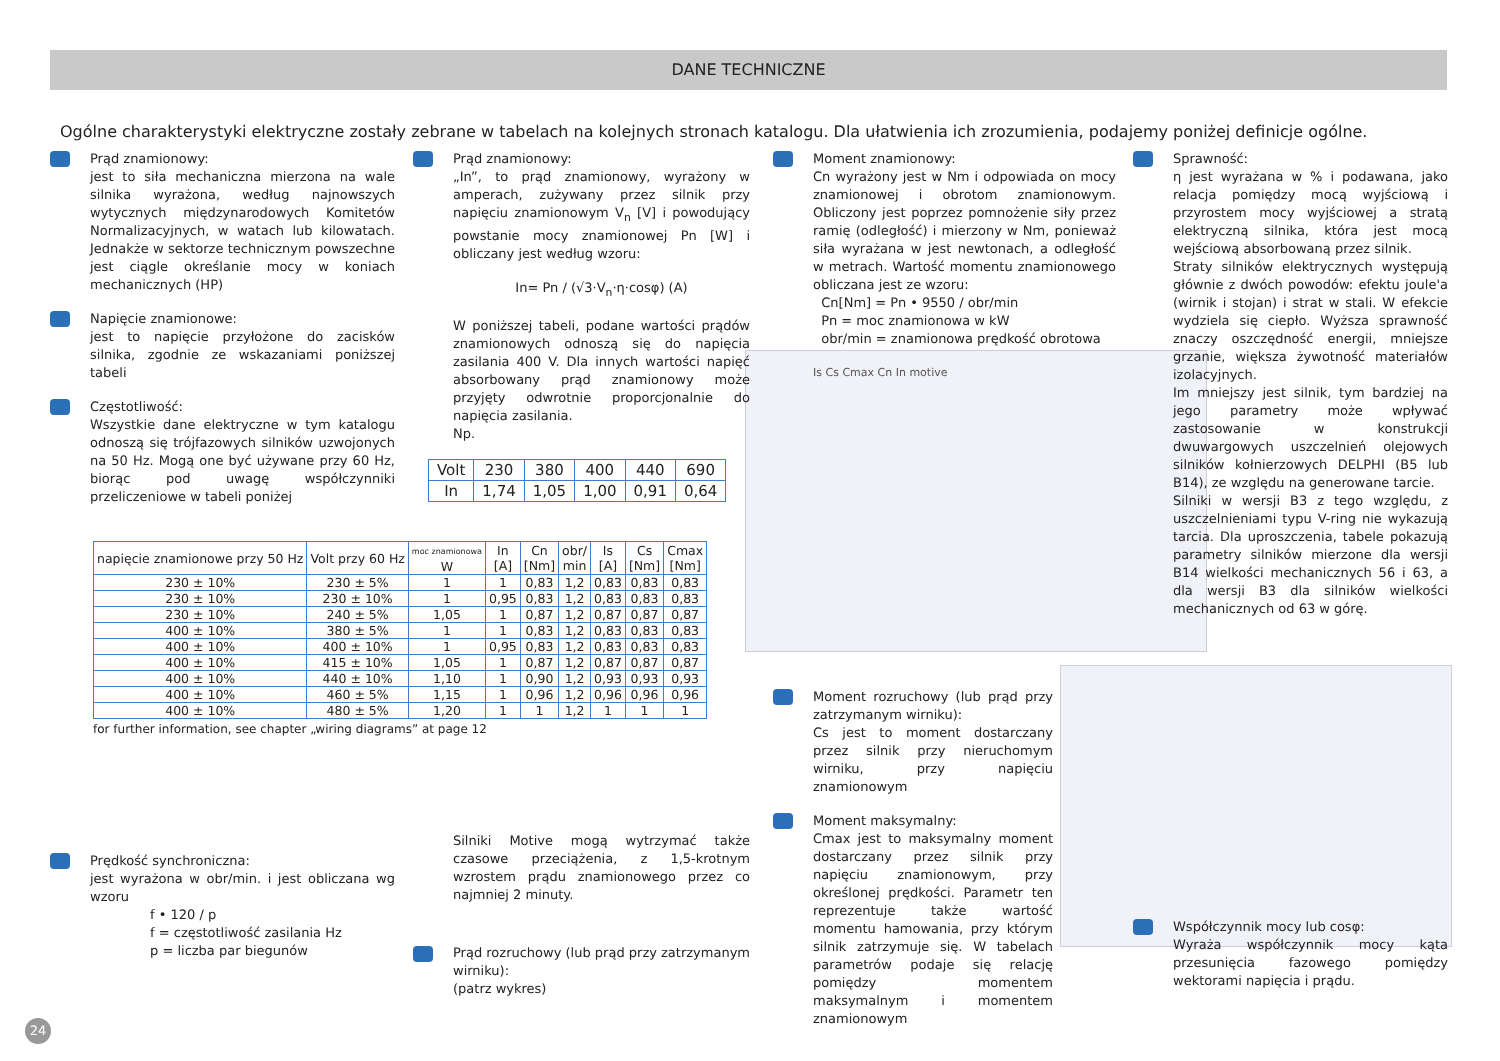DANE TECHNICZNE
Ogólne charakterystyki elektryczne zostały zebrane w tabelach na kolejnych stronach katalogu. Dla ułatwienia ich zrozumienia, podajemy poniżej definicje ogólne.
Prąd znamionowy:
jest to siła mechaniczna mierzona na wale silnika wyrażona, według najnowszych wytycznych międzynarodowych Komitetów Normalizacyjnych, w watach lub kilowatach. Jednakże w sektorze technicznym powszechne jest ciągle określanie mocy w koniach mechanicznych (HP)
Napięcie znamionowe:
jest to napięcie przyłożone do zacisków silnika, zgodnie ze wskazaniami poniższej tabeli
Częstotliwość:
Wszystkie dane elektryczne w tym katalogu odnoszą się trójfazowych silników uzwojonych na 50 Hz. Mogą one być używane przy 60 Hz, biorąc pod uwagę współczynniki przeliczeniowe w tabeli poniżej
Prędkość synchroniczna:
jest wyrażona w obr/min. i jest obliczana wg wzoru
f • 120 / p
f = częstotliwość zasilania Hz
p = liczba par biegunów
Prąd znamionowy:
„In”, to prąd znamionowy, wyrażony w amperach, zużywany przez silnik przy napięciu znamionowym V<sub>n</sub> [V] i powodujący powstanie mocy znamionowej Pn [W] i obliczany jest według wzoru:
In= Pn / (√3·V<sub>n</sub>·η·cosφ) (A)
W poniższej tabeli, podane wartości prądów znamionowych odnoszą się do napięcia zasilania 400 V. Dla innych wartości napięć absorbowany prąd znamionowy może przyjęty odwrotnie proporcjonalnie do napięcia zasilania.
Np.
| Volt | 230 | 380 | 400 | 440 | 690 |
| In | 1,74 | 1,05 | 1,00 | 0,91 | 0,64 |
Silniki Motive mogą wytrzymać także czasowe przeciążenia, z 1,5-krotnym wzrostem prądu znamionowego przez co najmniej 2 minuty.
Prąd rozruchowy (lub prąd przy zatrzymanym wirniku):
(patrz wykres)
Moment znamionowy:
Cn wyrażony jest w Nm i odpowiada on mocy znamionowej i obrotom znamionowym. Obliczony jest poprzez pomnożenie siły przez ramię (odległość) i mierzony w Nm, ponieważ siła wyrażana w jest newtonach, a odległość w metrach. Wartość momentu znamionowego obliczana jest ze wzoru:
Cn[Nm] = Pn • 9550 / obr/min
Pn = moc znamionowa w kW
obr/min = znamionowa prędkość obrotowa
Is Cs Cmax Cn In motive
Moment rozruchowy (lub prąd przy zatrzymanym wirniku):
Cs jest to moment dostarczany przez silnik przy nieruchomym wirniku, przy napięciu znamionowym
Moment maksymalny:
Cmax jest to maksymalny moment dostarczany przez silnik przy napięciu znamionowym, przy określonej prędkości. Parametr ten reprezentuje także wartość momentu hamowania, przy którym silnik zatrzymuje się. W tabelach parametrów podaje się relację pomiędzy momentem maksymalnym i momentem znamionowym
Sprawność:
η jest wyrażana w % i podawana, jako relacja pomiędzy mocą wyjściową i przyrostem mocy wyjściowej a stratą elektryczną silnika, która jest mocą wejściową absorbowaną przez silnik.
Straty silników elektrycznych występują głównie z dwóch powodów: efektu joule'a (wirnik i stojan) i strat w stali. W efekcie wydziela się ciepło. Wyższa sprawność znaczy oszczędność energii, mniejsze grzanie, większa żywotność materiałów izolacyjnych.
Im mniejszy jest silnik, tym bardziej na jego parametry może wpływać zastosowanie w konstrukcji dwuwargowych uszczelnień olejowych silników kołnierzowych DELPHI (B5 lub B14), ze względu na generowane tarcie.
Silniki w wersji B3 z tego względu, z uszczelnieniami typu V-ring nie wykazują tarcia. Dla uproszczenia, tabele pokazują parametry silników mierzone dla wersji B14 wielkości mechanicznych 56 i 63, a dla wersji B3 dla silników wielkości mechanicznych od 63 w górę.
Współczynnik mocy lub cosφ:
Wyraża współczynnik mocy kąta przesunięcia fazowego pomiędzy wektorami napięcia i prądu.
| napięcie znamionowe przy 50 Hz | Volt przy 60 Hz | moc znamionowa W | In [A] | Cn [Nm] | obr/ min | Is [A] | Cs [Nm] | Cmax [Nm] |
| --- | --- | --- | --- | --- | --- | --- | --- | --- |
| 230 ± 10% | 230 ± 5% | 1 | 1 | 0,83 | 1,2 | 0,83 | 0,83 | 0,83 |
| 230 ± 10% | 230 ± 10% | 1 | 0,95 | 0,83 | 1,2 | 0,83 | 0,83 | 0,83 |
| 230 ± 10% | 240 ± 5% | 1,05 | 1 | 0,87 | 1,2 | 0,87 | 0,87 | 0,87 |
| 400 ± 10% | 380 ± 5% | 1 | 1 | 0,83 | 1,2 | 0,83 | 0,83 | 0,83 |
| 400 ± 10% | 400 ± 10% | 1 | 0,95 | 0,83 | 1,2 | 0,83 | 0,83 | 0,83 |
| 400 ± 10% | 415 ± 10% | 1,05 | 1 | 0,87 | 1,2 | 0,87 | 0,87 | 0,87 |
| 400 ± 10% | 440 ± 10% | 1,10 | 1 | 0,90 | 1,2 | 0,93 | 0,93 | 0,93 |
| 400 ± 10% | 460 ± 5% | 1,15 | 1 | 0,96 | 1,2 | 0,96 | 0,96 | 0,96 |
| 400 ± 10% | 480 ± 5% | 1,20 | 1 | 1 | 1,2 | 1 | 1 | 1 |
for further information, see chapter „wiring diagrams” at page 12
24